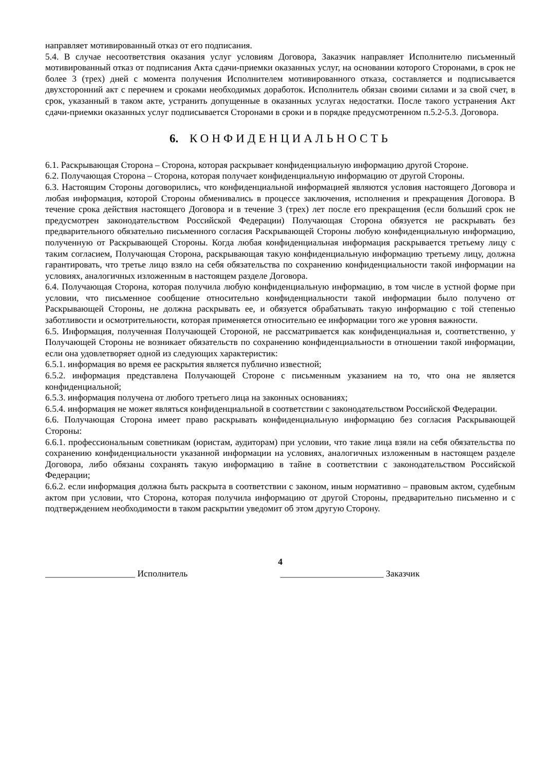направляет мотивированный отказ от его подписания.
5.4. В случае несоответствия оказания услуг условиям Договора, Заказчик направляет Исполнителю письменный мотивированный отказ от подписания Акта сдачи-приемки оказанных услуг, на основании которого Сторонами, в срок не более 3 (трех) дней с момента получения Исполнителем мотивированного отказа, составляется и подписывается двухсторонний акт с перечнем и сроками необходимых доработок. Исполнитель обязан своими силами и за свой счет, в срок, указанный в таком акте, устранить допущенные в оказанных услугах недостатки. После такого устранения Акт сдачи-приемки оказанных услуг подписывается Сторонами в сроки и в порядке предусмотренном п.5.2-5.3. Договора.
6. КОНФИДЕНЦИАЛЬНОСТЬ
6.1. Раскрывающая Сторона – Сторона, которая раскрывает конфиденциальную информацию другой Стороне.
6.2. Получающая Сторона – Сторона, которая получает конфиденциальную информацию от другой Стороны.
6.3. Настоящим Стороны договорились, что конфиденциальной информацией являются условия настоящего Договора и любая информация, которой Стороны обменивались в процессе заключения, исполнения и прекращения Договора. В течение срока действия настоящего Договора и в течение 3 (трех) лет после его прекращения (если больший срок не предусмотрен законодательством Российской Федерации) Получающая Сторона обязуется не раскрывать без предварительного обязательно письменного согласия Раскрывающей Стороны любую конфиденциальную информацию, полученную от Раскрывающей Стороны. Когда любая конфиденциальная информация раскрывается третьему лицу с таким согласием, Получающая Сторона, раскрывающая такую конфиденциальную информацию третьему лицу, должна гарантировать, что третье лицо взяло на себя обязательства по сохранению конфиденциальности такой информации на условиях, аналогичных изложенным в настоящем разделе Договора.
6.4. Получающая Сторона, которая получила любую конфиденциальную информацию, в том числе в устной форме при условии, что письменное сообщение относительно конфиденциальности такой информации было получено от Раскрывающей Стороны, не должна раскрывать ее, и обязуется обрабатывать такую информацию с той степенью заботливости и осмотрительности, которая применяется относительно ее информации того же уровня важности.
6.5. Информация, полученная Получающей Стороной, не рассматривается как конфиденциальная и, соответственно, у Получающей Стороны не возникает обязательств по сохранению конфиденциальности в отношении такой информации, если она удовлетворяет одной из следующих характеристик:
6.5.1. информация во время ее раскрытия является публично известной;
6.5.2. информация представлена Получающей Стороне с письменным указанием на то, что она не является конфиденциальной;
6.5.3. информация получена от любого третьего лица на законных основаниях;
6.5.4. информация не может являться конфиденциальной в соответствии с законодательством Российской Федерации.
6.6. Получающая Сторона имеет право раскрывать конфиденциальную информацию без согласия Раскрывающей Стороны:
6.6.1. профессиональным советникам (юристам, аудиторам) при условии, что такие лица взяли на себя обязательства по сохранению конфиденциальности указанной информации на условиях, аналогичных изложенным в настоящем разделе Договора, либо обязаны сохранять такую информацию в тайне в соответствии с законодательством Российской Федерации;
6.6.2. если информация должна быть раскрыта в соответствии с законом, иным нормативно – правовым актом, судебным актом при условии, что Сторона, которая получила информацию от другой Стороны, предварительно письменно и с подтверждением необходимости в таком раскрытии уведомит об этом другую Сторону.
4
____________________ Исполнитель _______________________ Заказчик